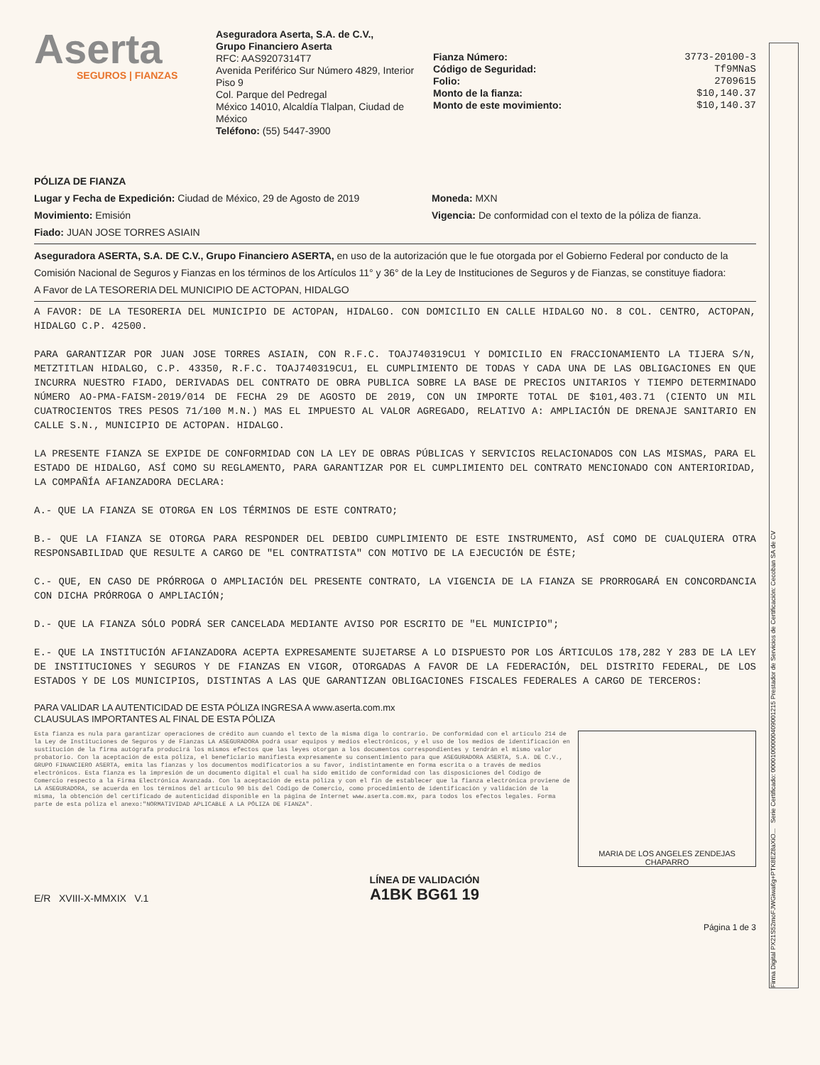Aserta
SEGUROS | FIANZAS
Aseguradora Aserta, S.A. de C.V.,
Grupo Financiero Aserta
RFC: AAS9207314T7
Avenida Periférico Sur Número 4829, Interior Piso 9
Col. Parque del Pedregal
México 14010, Alcaldía Tlalpan, Ciudad de México
Teléfono: (55) 5447-3900
Fianza Número: 3773-20100-3
Código de Seguridad: Tf9MNaS
Folio: 2709615
Monto de la fianza: $10,140.37
Monto de este movimiento: $10,140.37
PÓLIZA DE FIANZA
Lugar y Fecha de Expedición: Ciudad de México, 29 de Agosto de 2019
Movimiento: Emisión
Fiado: JUAN JOSE TORRES ASIAIN
Moneda: MXN
Vigencia: De conformidad con el texto de la póliza de fianza.
Aseguradora ASERTA, S.A. DE C.V., Grupo Financiero ASERTA, en uso de la autorización que le fue otorgada por el Gobierno Federal por conducto de la Comisión Nacional de Seguros y Fianzas en los términos de los Artículos 11° y 36° de la Ley de Instituciones de Seguros y de Fianzas, se constituye fiadora:
A Favor de LA TESORERIA DEL MUNICIPIO DE ACTOPAN, HIDALGO
A FAVOR: DE LA TESORERIA DEL MUNICIPIO DE ACTOPAN, HIDALGO. CON DOMICILIO EN CALLE HIDALGO NO. 8 COL. CENTRO, ACTOPAN, HIDALGO C.P. 42500.
PARA GARANTIZAR POR JUAN JOSE TORRES ASIAIN, CON R.F.C. TOAJ740319CU1 Y DOMICILIO EN FRACCIONAMIENTO LA TIJERA S/N, METZTITLAN HIDALGO, C.P. 43350, R.F.C. TOAJ740319CU1, EL CUMPLIMIENTO DE TODAS Y CADA UNA DE LAS OBLIGACIONES EN QUE INCURRA NUESTRO FIADO, DERIVADAS DEL CONTRATO DE OBRA PUBLICA SOBRE LA BASE DE PRECIOS UNITARIOS Y TIEMPO DETERMINADO NÚMERO AO-PMA-FAISM-2019/014 DE FECHA 29 DE AGOSTO DE 2019, CON UN IMPORTE TOTAL DE $101,403.71 (CIENTO UN MIL CUATROCIENTOS TRES PESOS 71/100 M.N.) MAS EL IMPUESTO AL VALOR AGREGADO, RELATIVO A: AMPLIACIÓN DE DRENAJE SANITARIO EN CALLE S.N., MUNICIPIO DE ACTOPAN. HIDALGO.
LA PRESENTE FIANZA SE EXPIDE DE CONFORMIDAD CON LA LEY DE OBRAS PÚBLICAS Y SERVICIOS RELACIONADOS CON LAS MISMAS, PARA EL ESTADO DE HIDALGO, ASÍ COMO SU REGLAMENTO, PARA GARANTIZAR POR EL CUMPLIMIENTO DEL CONTRATO MENCIONADO CON ANTERIORIDAD, LA COMPAÑÍA AFIANZADORA DECLARA:
A.- QUE LA FIANZA SE OTORGA EN LOS TÉRMINOS DE ESTE CONTRATO;
B.- QUE LA FIANZA SE OTORGA PARA RESPONDER DEL DEBIDO CUMPLIMIENTO DE ESTE INSTRUMENTO, ASÍ COMO DE CUALQUIERA OTRA RESPONSABILIDAD QUE RESULTE A CARGO DE "EL CONTRATISTA" CON MOTIVO DE LA EJECUCIÓN DE ÉSTE;
C.- QUE, EN CASO DE PRÓRROGA O AMPLIACIÓN DEL PRESENTE CONTRATO, LA VIGENCIA DE LA FIANZA SE PRORROGARÁ EN CONCORDANCIA CON DICHA PRÓRROGA O AMPLIACIÓN;
D.- QUE LA FIANZA SÓLO PODRÁ SER CANCELADA MEDIANTE AVISO POR ESCRITO DE "EL MUNICIPIO";
E.- QUE LA INSTITUCIÓN AFIANZADORA ACEPTA EXPRESAMENTE SUJETARSE A LO DISPUESTO POR LOS ÁRTICULOS 178,282 Y 283 DE LA LEY DE INSTITUCIONES Y SEGUROS Y DE FIANZAS EN VIGOR, OTORGADAS A FAVOR DE LA FEDERACIÓN, DEL DISTRITO FEDERAL, DE LOS ESTADOS Y DE LOS MUNICIPIOS, DISTINTAS A LAS QUE GARANTIZAN OBLIGACIONES FISCALES FEDERALES A CARGO DE TERCEROS:
PARA VALIDAR LA AUTENTICIDAD DE ESTA PÓLIZA INGRESA A www.aserta.com.mx
CLAUSULAS IMPORTANTES AL FINAL DE ESTA PÓLIZA
Esta fianza es nula para garantizar operaciones de crédito aun cuando el texto de la misma diga lo contrario. De conformidad con el artículo 214 de la Ley de Instituciones de Seguros y de Fianzas LA ASEGURADORA podrá usar equipos y medios electrónicos, y el uso de los medios de identificación en sustitución de la firma autógrafa producirá los mismos efectos que las leyes otorgan a los documentos correspondientes y tendrán el mismo valor probatorio. Con la aceptación de esta póliza, el beneficiario manifiesta expresamente su consentimiento para que ASEGURADORA ASERTA, S.A. DE C.V., GRUPO FINANCIERO ASERTA, emita las fianzas y los documentos modificatorios a su favor, indistintamente en forma escrita o a través de medios electrónicos. Esta fianza es la impresión de un documento digital el cual ha sido emitido de conformidad con las disposiciones del Código de Comercio respecto a la Firma Electrónica Avanzada. Con la aceptación de esta póliza y con el fin de establecer que la fianza electrónica proviene de LA ASEGURADORA, se acuerda en los términos del artículo 90 bis del Código de Comercio, como procedimiento de identificación y validación de la misma, la obtención del certificado de autenticidad disponible en la página de Internet www.aserta.com.mx, para todos los efectos legales. Forma parte de esta póliza el anexo:"NORMATIVIDAD APLICABLE A LA PÓLIZA DE FIANZA".
MARIA DE LOS ANGELES ZENDEJAS
CHAPARRO
E/R XVIII-X-MMXIX V.1
LÍNEA DE VALIDACIÓN
A1BK BG61 19
Página 1 de 3
Firma Digital PX21S52moFJWGiwa6g+PTK8EZ8aXiO... Serie Certificado: 00001000000409001215 Prestador de Servicios de Certificación: Cecoban SA de CV